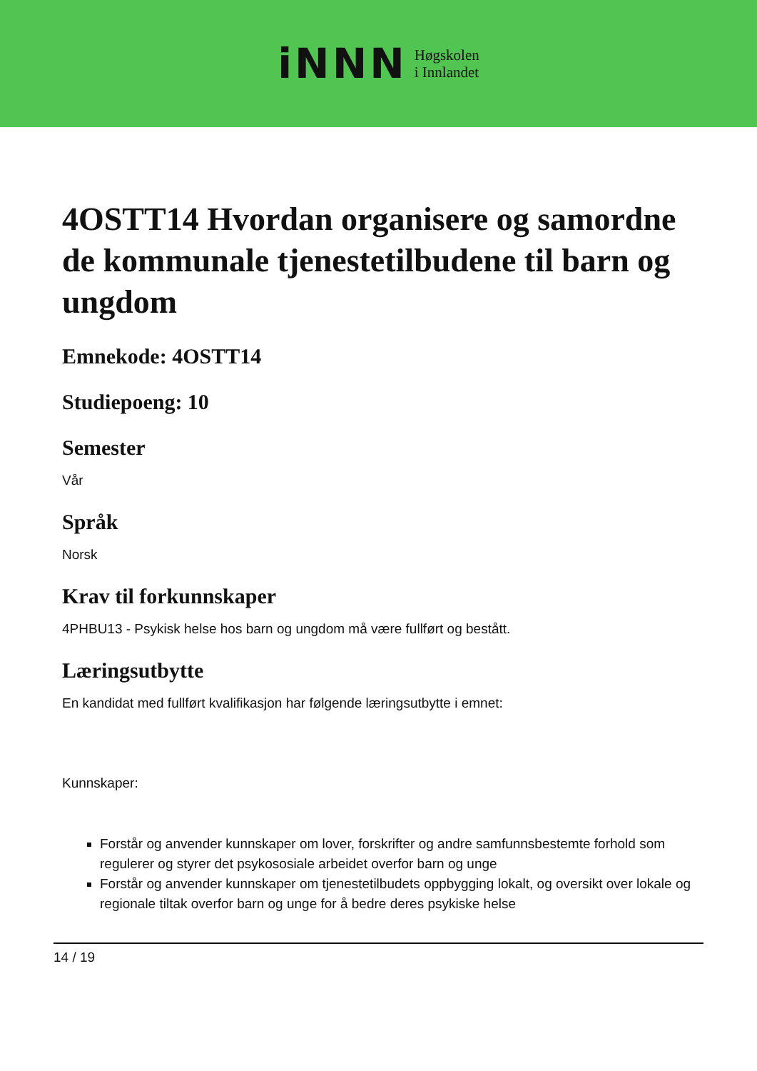iNNN
Høgskolen
i Innlandet
4OSTT14 Hvordan organisere og samordne de kommunale tjenestetilbudene til barn og ungdom
Emnekode: 4OSTT14
Studiepoeng: 10
Semester
Vår
Språk
Norsk
Krav til forkunnskaper
4PHBU13 - Psykisk helse hos barn og ungdom må være fullført og bestått.
Læringsutbytte
En kandidat med fullført kvalifikasjon har følgende læringsutbytte i emnet:
Kunnskaper:
Forstår og anvender kunnskaper om lover, forskrifter og andre samfunnsbestemte forhold som regulerer og styrer det psykososiale arbeidet overfor barn og unge
Forstår og anvender kunnskaper om tjenestetilbudets oppbygging lokalt, og oversikt over lokale og regionale tiltak overfor barn og unge for å bedre deres psykiske helse
14 / 19